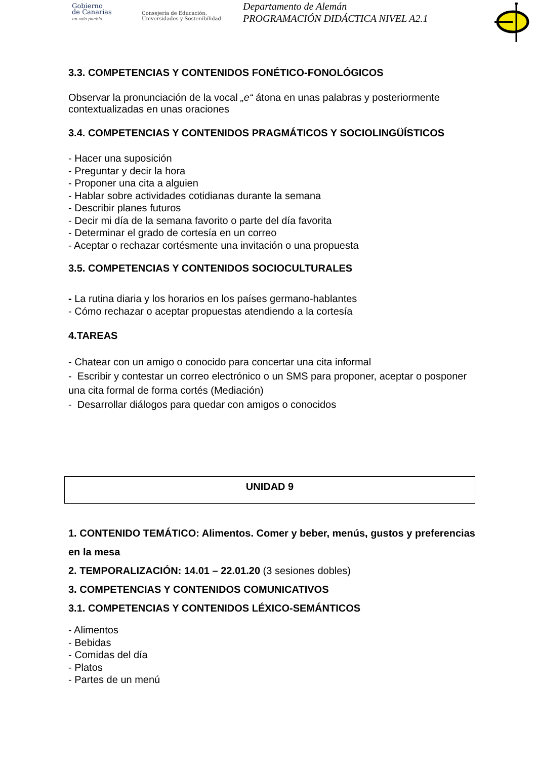Gobierno
de Canarias
un solo pueblo
Consejería de Educación, Universidades y Sostenibilidad
Departamento de Alemán
PROGRAMACIÓN DIDÁCTICA NIVEL A2.1
3.3. COMPETENCIAS Y CONTENIDOS FONÉTICO-FONOLÓGICOS
Observar la pronunciación de la vocal „e“ átona en unas palabras y posteriormente contextualizadas en unas oraciones
3.4. COMPETENCIAS Y CONTENIDOS PRAGMÁTICOS Y SOCIOLINGÜÍSTICOS
- Hacer una suposición
- Preguntar y decir la hora
- Proponer una cita a alguien
- Hablar sobre actividades cotidianas durante la semana
- Describir planes futuros
- Decir mi día de la semana favorito o parte del día favorita
- Determinar el grado de cortesía en un correo
- Aceptar o rechazar cortésmente una invitación o una propuesta
3.5. COMPETENCIAS Y CONTENIDOS SOCIOCULTURALES
- La rutina diaria y los horarios en los países germano-hablantes
- Cómo rechazar o aceptar propuestas atendiendo a la cortesía
4.TAREAS
- Chatear con un amigo o conocido para concertar una cita informal
- Escribir y contestar un correo electrónico o un SMS para proponer, aceptar o posponer una cita formal de forma cortés (Mediación)
- Desarrollar diálogos para quedar con amigos o conocidos
UNIDAD 9
1. CONTENIDO TEMÁTICO: Alimentos. Comer y beber, menús, gustos y preferencias en la mesa
2. TEMPORALIZACIÓN: 14.01 – 22.01.20 (3 sesiones dobles)
3. COMPETENCIAS Y CONTENIDOS COMUNICATIVOS
3.1. COMPETENCIAS Y CONTENIDOS LÉXICO-SEMÁNTICOS
- Alimentos
- Bebidas
- Comidas del día
- Platos
- Partes de un menú